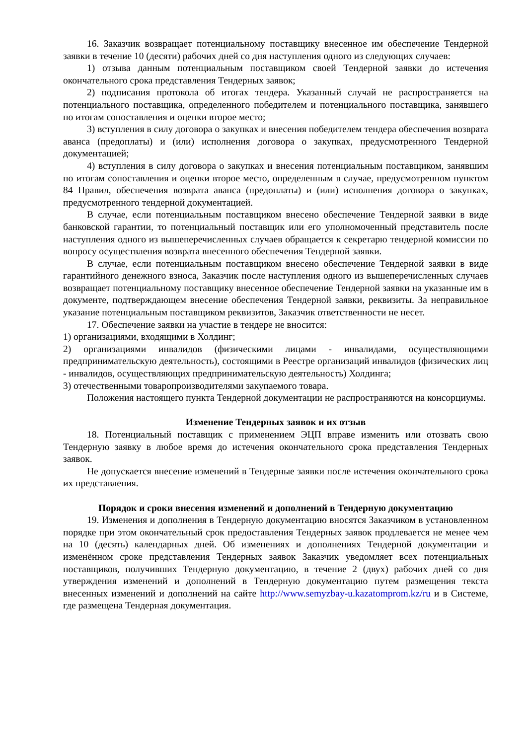16. Заказчик возвращает потенциальному поставщику внесенное им обеспечение Тендерной заявки в течение 10 (десяти) рабочих дней со дня наступления одного из следующих случаев:
1) отзыва данным потенциальным поставщиком своей Тендерной заявки до истечения окончательного срока представления Тендерных заявок;
2) подписания протокола об итогах тендера. Указанный случай не распространяется на потенциального поставщика, определенного победителем и потенциального поставщика, занявшего по итогам сопоставления и оценки второе место;
3) вступления в силу договора о закупках и внесения победителем тендера обеспечения возврата аванса (предоплаты) и (или) исполнения договора о закупках, предусмотренного Тендерной документацией;
4) вступления в силу договора о закупках и внесения потенциальным поставщиком, занявшим по итогам сопоставления и оценки второе место, определенным в случае, предусмотренном пунктом 84 Правил, обеспечения возврата аванса (предоплаты) и (или) исполнения договора о закупках, предусмотренного тендерной документацией.
В случае, если потенциальным поставщиком внесено обеспечение Тендерной заявки в виде банковской гарантии, то потенциальный поставщик или его уполномоченный представитель после наступления одного из вышеперечисленных случаев обращается к секретарю тендерной комиссии по вопросу осуществления возврата внесенного обеспечения Тендерной заявки.
В случае, если потенциальным поставщиком внесено обеспечение Тендерной заявки в виде гарантийного денежного взноса, Заказчик после наступления одного из вышеперечисленных случаев возвращает потенциальному поставщику внесенное обеспечение Тендерной заявки на указанные им в документе, подтверждающем внесение обеспечения Тендерной заявки, реквизиты. За неправильное указание потенциальным поставщиком реквизитов, Заказчик ответственности не несет.
17. Обеспечение заявки на участие в тендере не вносится:
1) организациями, входящими в Холдинг;
2) организациями инвалидов (физическими лицами - инвалидами, осуществляющими предпринимательскую деятельность), состоящими в Реестре организаций инвалидов (физических лиц - инвалидов, осуществляющих предпринимательскую деятельность) Холдинга;
3) отечественными товаропроизводителями закупаемого товара.
Положения настоящего пункта Тендерной документации не распространяются на консорциумы.
Изменение Тендерных заявок и их отзыв
18. Потенциальный поставщик с применением ЭЦП вправе изменить или отозвать свою Тендерную заявку в любое время до истечения окончательного срока представления Тендерных заявок.
Не допускается внесение изменений в Тендерные заявки после истечения окончательного срока их представления.
Порядок и сроки внесения изменений и дополнений в Тендерную документацию
19. Изменения и дополнения в Тендерную документацию вносятся Заказчиком в установленном порядке при этом окончательный срок предоставления Тендерных заявок продлевается не менее чем на 10 (десять) календарных дней. Об изменениях и дополнениях Тендерной документации и изменённом сроке представления Тендерных заявок Заказчик уведомляет всех потенциальных поставщиков, получивших Тендерную документацию, в течение 2 (двух) рабочих дней со дня утверждения изменений и дополнений в Тендерную документацию путем размещения текста внесенных изменений и дополнений на сайте http://www.semyzbay-u.kazatomprom.kz/ru и в Системе, где размещена Тендерная документация.